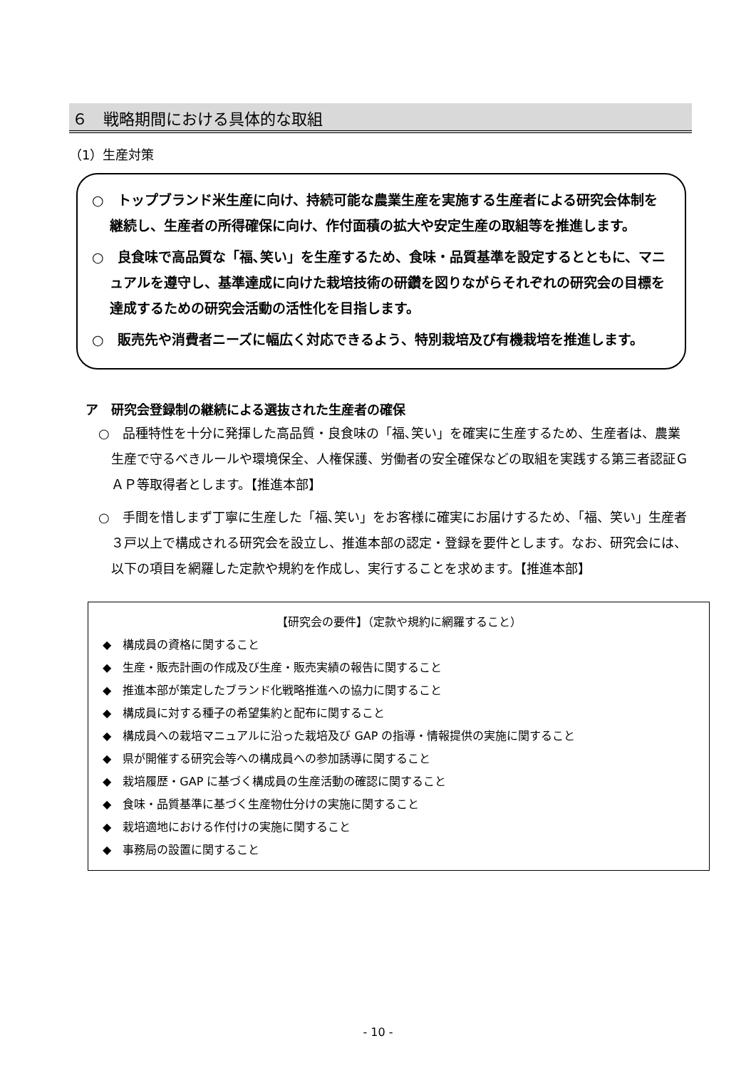６　戦略期間における具体的な取組
（1）生産対策
○　トップブランド米生産に向け、持続可能な農業生産を実施する生産者による研究会体制を継続し、生産者の所得確保に向け、作付面積の拡大や安定生産の取組等を推進します。
○　良食味で高品質な「福､笑い」を生産するため、食味・品質基準を設定するとともに、マニュアルを遵守し、基準達成に向けた栽培技術の研鑽を図りながらそれぞれの研究会の目標を達成するための研究会活動の活性化を目指します。
○　販売先や消費者ニーズに幅広く対応できるよう、特別栽培及び有機栽培を推進します。
ア　研究会登録制の継続による選抜された生産者の確保
○　品種特性を十分に発揮した高品質・良食味の「福､笑い」を確実に生産するため、生産者は、農業生産で守るべきルールや環境保全、人権保護、労働者の安全確保などの取組を実践する第三者認証ＧＡＰ等取得者とします。【推進本部】
○　手間を惜しまず丁寧に生産した「福､笑い」をお客様に確実にお届けするため、「福、笑い」生産者３戸以上で構成される研究会を設立し、推進本部の認定・登録を要件とします。なお、研究会には、以下の項目を網羅した定款や規約を作成し、実行することを求めます。【推進本部】
【研究会の要件】（定款や規約に網羅すること）
◆　構成員の資格に関すること
◆　生産・販売計画の作成及び生産・販売実績の報告に関すること
◆　推進本部が策定したブランド化戦略推進への協力に関すること
◆　構成員に対する種子の希望集約と配布に関すること
◆　構成員への栽培マニュアルに沿った栽培及び GAP の指導・情報提供の実施に関すること
◆　県が開催する研究会等への構成員への参加誘導に関すること
◆　栽培履歴・GAP に基づく構成員の生産活動の確認に関すること
◆　食味・品質基準に基づく生産物仕分けの実施に関すること
◆　栽培適地における作付けの実施に関すること
◆　事務局の設置に関すること
- 10 -